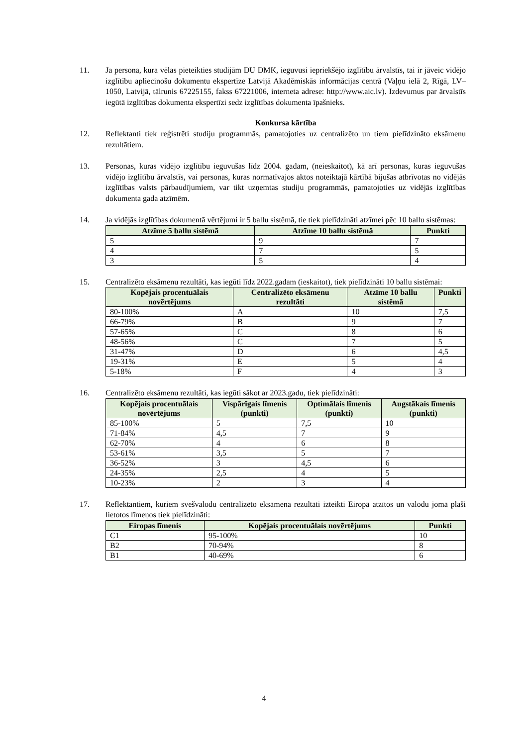11. Ja persona, kura vēlas pieteikties studijām DU DMK, ieguvusi iepriekšējo izglītību ārvalstīs, tai ir jāveic vidējo izglītību apliecinošu dokumentu ekspertīze Latvijā Akadēmiskās informācijas centrā (Vaļņu ielā 2, Rīgā, LV–1050, Latvijā, tālrunis 67225155, fakss 67221006, interneta adrese: http://www.aic.lv). Izdevumus par ārvalstīs iegūtā izglītības dokumenta ekspertīzi sedz izglītības dokumenta īpašnieks.
Konkursa kārtība
12. Reflektanti tiek reģistrēti studiju programmās, pamatojoties uz centralizēto un tiem pielīdzināto eksāmenu rezultātiem.
13. Personas, kuras vidējo izglītību ieguvušas līdz 2004. gadam, (neieskaitot), kā arī personas, kuras ieguvušas vidējo izglītību ārvalstīs, vai personas, kuras normatīvajos aktos noteiktajā kārtībā bijušas atbrīvotas no vidējās izglītības valsts pārbaudījumiem, var tikt uzņemtas studiju programmās, pamatojoties uz vidējās izglītības dokumenta gada atzīmēm.
14. Ja vidējās izglītības dokumentā vērtējumi ir 5 ballu sistēmā, tie tiek pielīdzināti atzīmei pēc 10 ballu sistēmas:
| Atzīme 5 ballu sistēmā | Atzīme 10 ballu sistēmā | Punkti |
| --- | --- | --- |
| 5 | 9 | 7 |
| 4 | 7 | 5 |
| 3 | 5 | 4 |
15. Centralizēto eksāmenu rezultāti, kas iegūti līdz 2022.gadam (ieskaitot), tiek pielīdzināti 10 ballu sistēmai:
| Kopējais procentuālais novērtējums | Centralizēto eksāmenu rezultāti | Atzīme 10 ballu sistēmā | Punkti |
| --- | --- | --- | --- |
| 80-100% | A | 10 | 7,5 |
| 66-79% | B | 9 | 7 |
| 57-65% | C | 8 | 6 |
| 48-56% | C | 7 | 5 |
| 31-47% | D | 6 | 4,5 |
| 19-31% | E | 5 | 4 |
| 5-18% | F | 4 | 3 |
16. Centralizēto eksāmenu rezultāti, kas iegūti sākot ar 2023.gadu, tiek pielīdzināti:
| Kopējais procentuālais novērtējums | Vispārīgais līmenis (punkti) | Optimālais līmenis (punkti) | Augstākais līmenis (punkti) |
| --- | --- | --- | --- |
| 85-100% | 5 | 7,5 | 10 |
| 71-84% | 4,5 | 7 | 9 |
| 62-70% | 4 | 6 | 8 |
| 53-61% | 3,5 | 5 | 7 |
| 36-52% | 3 | 4,5 | 6 |
| 24-35% | 2,5 | 4 | 5 |
| 10-23% | 2 | 3 | 4 |
17. Reflektantiem, kuriem svešvalodu centralizēto eksāmena rezultāti izteikti Eiropā atzītos un valodu jomā plaši lietotos līmeņos tiek pielīdzināti:
| Eiropas līmenis | Kopējais procentuālais novērtējums | Punkti |
| --- | --- | --- |
| C1 | 95-100% | 10 |
| B2 | 70-94% | 8 |
| B1 | 40-69% | 6 |
4